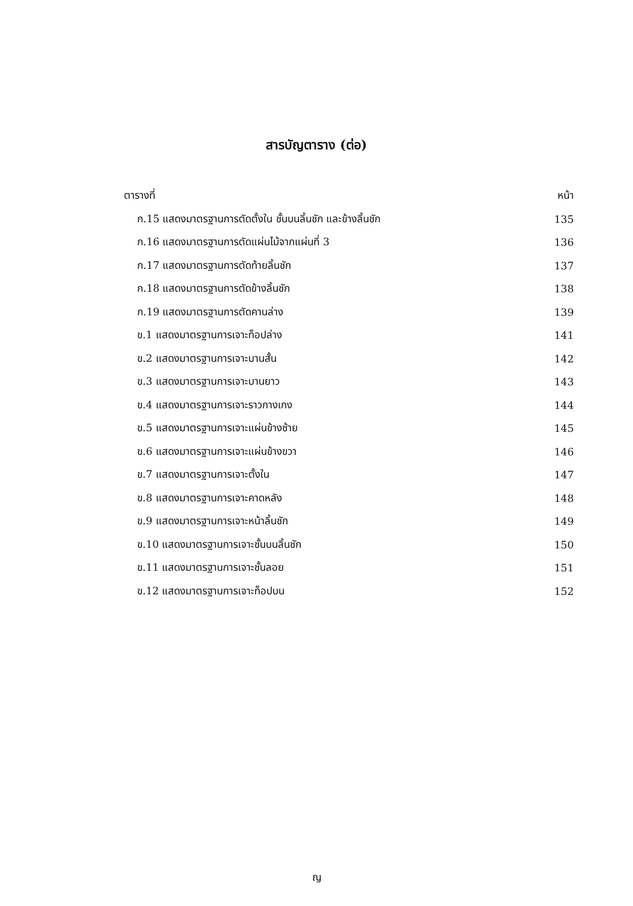สารบัญตาราง (ต่อ)
| ตารางที่ | หน้า |
| ก.15 แสดงมาตรฐานการตัดตั้งใน ชั้นบนลิ้นชัก และข้างลิ้นชัก | 135 |
| ก.16 แสดงมาตรฐานการตัดแผ่นไม้จากแผ่นที่ 3 | 136 |
| ก.17 แสดงมาตรฐานการตัดท้ายลิ้นชัก | 137 |
| ก.18 แสดงมาตรฐานการตัดข้างลิ้นชัก | 138 |
| ก.19 แสดงมาตรฐานการตัดคานล่าง | 139 |
| ข.1 แสดงมาตรฐานการเจาะท็อปล่าง | 141 |
| ข.2 แสดงมาตรฐานการเจาะบานสั้น | 142 |
| ข.3 แสดงมาตรฐานการเจาะบานยาว | 143 |
| ข.4 แสดงมาตรฐานการเจาะราวกางเกง | 144 |
| ข.5 แสดงมาตรฐานการเจาะแผ่นข้างซ้าย | 145 |
| ข.6 แสดงมาตรฐานการเจาะแผ่นข้างขวา | 146 |
| ข.7 แสดงมาตรฐานการเจาะตั้งใน | 147 |
| ข.8 แสดงมาตรฐานการเจาะคาดหลัง | 148 |
| ข.9 แสดงมาตรฐานการเจาะหน้าลิ้นชัก | 149 |
| ข.10 แสดงมาตรฐานการเจาะชั้นบนลิ้นชัก | 150 |
| ข.11 แสดงมาตรฐานการเจาะชั้นลอย | 151 |
| ข.12 แสดงมาตรฐานการเจาะท็อปบน | 152 |
ญ